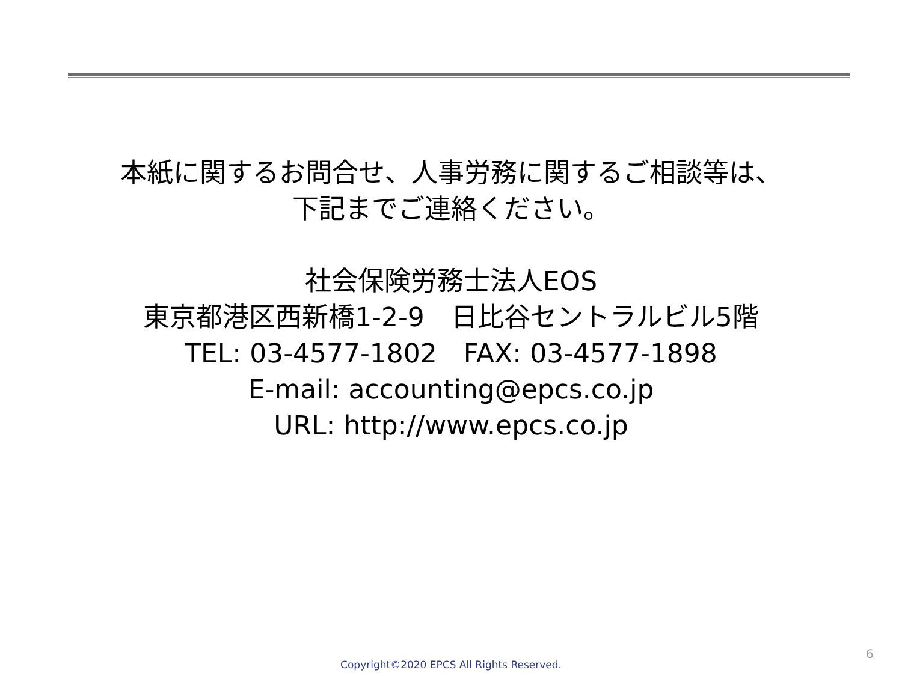本紙に関するお問合せ、人事労務に関するご相談等は、
下記までご連絡ください。
社会保険労務士法人EOS
東京都港区西新橋1-2-9　日比谷セントラルビル5階
TEL: 03-4577-1802　FAX: 03-4577-1898
E-mail: accounting@epcs.co.jp
URL: http://www.epcs.co.jp
6
Copyright©2020 EPCS All Rights Reserved.